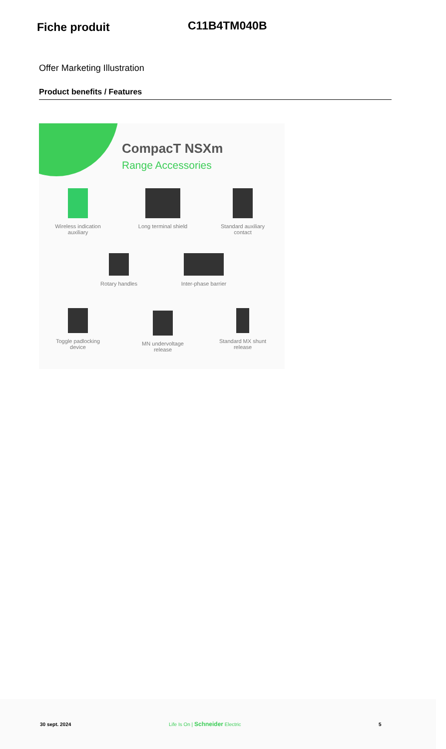Fiche produit
C11B4TM040B
Offer Marketing Illustration
Product benefits / Features
CompacT NSXm
Range Accessories
Wireless indication auxiliary
Long terminal shield
Standard auxiliary contact
Rotary handles
Inter-phase barrier
Toggle padlocking device
MN undervoltage release
Standard MX shunt release
30 sept. 2024 Life Is On | Schneider Electric 5